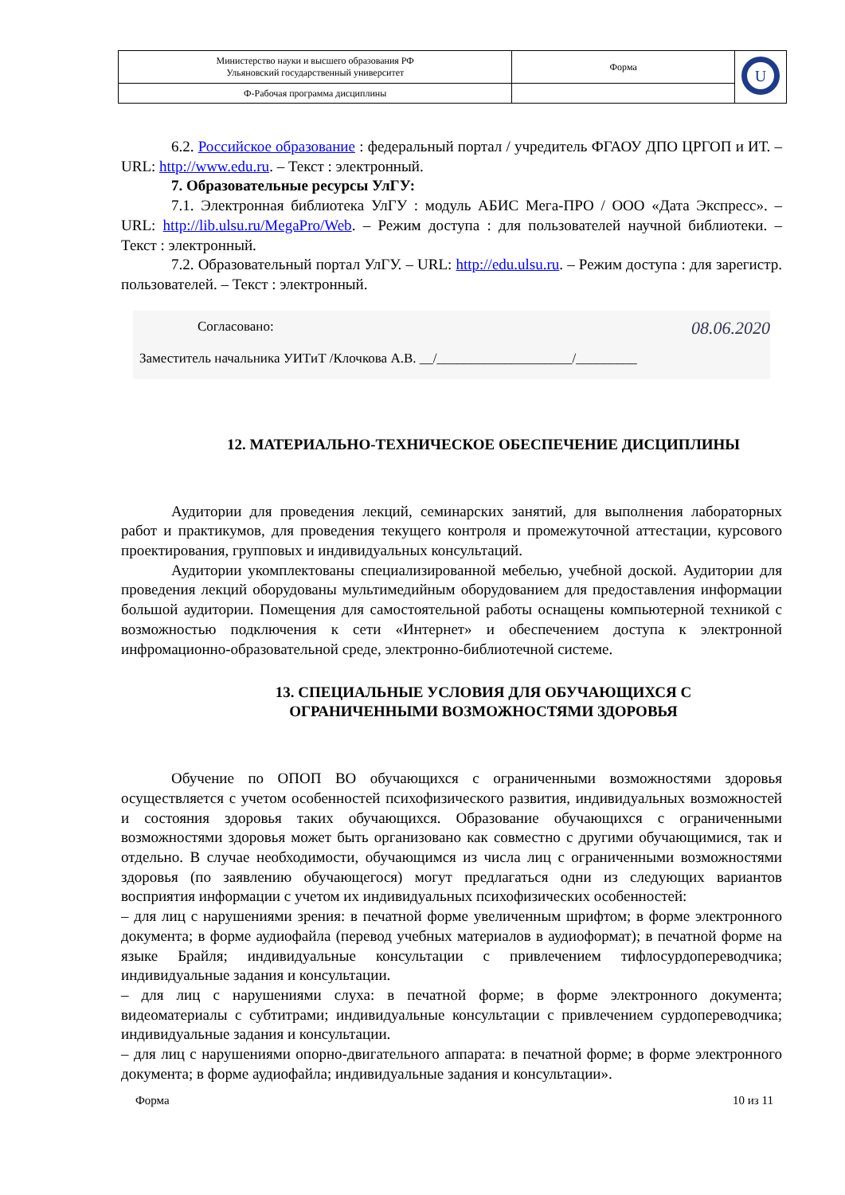| Министерство науки и высшего образования РФ Ульяновский государственный университет | Форма | U |
| Ф-Рабочая программа дисциплины | | |
6.2. Российское образование : федеральный портал / учредитель ФГАОУ ДПО ЦРГОП и ИТ. – URL: http://www.edu.ru. – Текст : электронный.
7. Образовательные ресурсы УлГУ:
7.1. Электронная библиотека УлГУ : модуль АБИС Мега-ПРО / ООО «Дата Экспресс». – URL: http://lib.ulsu.ru/MegaPro/Web. – Режим доступа : для пользователей научной библиотеки. – Текст : электронный.
7.2. Образовательный портал УлГУ. – URL: http://edu.ulsu.ru. – Режим доступа : для зарегистр. пользователей. – Текст : электронный.
Согласовано:
Заместитель начальника УИТиТ /Клочкова А.В. __/____________________/_________
08.06.2020
12. МАТЕРИАЛЬНО-ТЕХНИЧЕСКОЕ ОБЕСПЕЧЕНИЕ ДИСЦИПЛИНЫ
Аудитории для проведения лекций, семинарских занятий, для выполнения лабораторных работ и практикумов, для проведения текущего контроля и промежуточной аттестации, курсового проектирования, групповых и индивидуальных консультаций.
Аудитории укомплектованы специализированной мебелью, учебной доской. Аудитории для проведения лекций оборудованы мультимедийным оборудованием для предоставления информации большой аудитории. Помещения для самостоятельной работы оснащены компьютерной техникой с возможностью подключения к сети «Интернет» и обеспечением доступа к электронной инфромационно-образовательной среде, электронно-библиотечной системе.
13. СПЕЦИАЛЬНЫЕ УСЛОВИЯ ДЛЯ ОБУЧАЮЩИХСЯ С
ОГРАНИЧЕННЫМИ ВОЗМОЖНОСТЯМИ ЗДОРОВЬЯ
Обучение по ОПОП ВО обучающихся с ограниченными возможностями здоровья осуществляется с учетом особенностей психофизического развития, индивидуальных возможностей и состояния здоровья таких обучающихся. Образование обучающихся с ограниченными возможностями здоровья может быть организовано как совместно с другими обучающимися, так и отдельно. В случае необходимости, обучающимся из числа лиц с ограниченными возможностями здоровья (по заявлению обучающегося) могут предлагаться одни из следующих вариантов восприятия информации с учетом их индивидуальных психофизических особенностей:
– для лиц с нарушениями зрения: в печатной форме увеличенным шрифтом; в форме электронного документа; в форме аудиофайла (перевод учебных материалов в аудиоформат); в печатной форме на языке Брайля; индивидуальные консультации с привлечением тифлосурдопереводчика; индивидуальные задания и консультации.
– для лиц с нарушениями слуха: в печатной форме; в форме электронного документа; видеоматериалы с субтитрами; индивидуальные консультации с привлечением сурдопереводчика; индивидуальные задания и консультации.
– для лиц с нарушениями опорно-двигательного аппарата: в печатной форме; в форме электронного документа; в форме аудиофайла; индивидуальные задания и консультации».
Форма 10 из 11